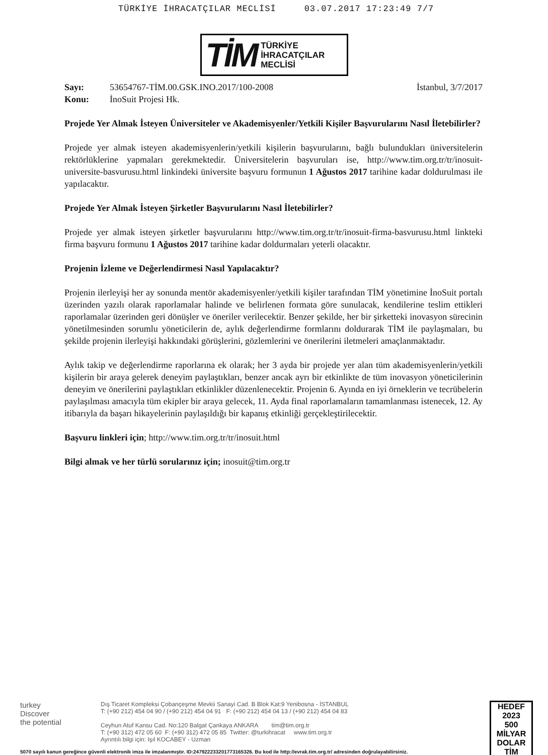TÜRKİYE İHRACATÇILAR MECLİSİ 03.07.2017 17:23:49 7/7
TİM TÜRKİYE
İHRACATÇILAR
MECLİSİ
Sayı: 53654767-TİM.00.GSK.INO.2017/100-2008 İstanbul, 3/7/2017
Konu: İnoSuit Projesi Hk.
Projede Yer Almak İsteyen Üniversiteler ve Akademisyenler/Yetkili Kişiler Başvurularını Nasıl İletebilirler?
Projede yer almak isteyen akademisyenlerin/yetkili kişilerin başvurularını, bağlı bulundukları üniversitelerin rektörlüklerine yapmaları gerekmektedir. Üniversitelerin başvuruları ise, http://www.tim.org.tr/tr/inosuit-universite-basvurusu.html linkindeki üniversite başvuru formunun 1 Ağustos 2017 tarihine kadar doldurulması ile yapılacaktır.
Projede Yer Almak İsteyen Şirketler Başvurularını Nasıl İletebilirler?
Projede yer almak isteyen şirketler başvurularını http://www.tim.org.tr/tr/inosuit-firma-basvurusu.html linkteki firma başvuru formunu 1 Ağustos 2017 tarihine kadar doldurmaları yeterli olacaktır.
Projenin İzleme ve Değerlendirmesi Nasıl Yapılacaktır?
Projenin ilerleyişi her ay sonunda mentör akademisyenler/yetkili kişiler tarafından TİM yönetimine İnoSuit portalı üzerinden yazılı olarak raporlamalar halinde ve belirlenen formata göre sunulacak, kendilerine teslim ettikleri raporlamalar üzerinden geri dönüşler ve öneriler verilecektir. Benzer şekilde, her bir şirketteki inovasyon sürecinin yönetilmesinden sorumlu yöneticilerin de, aylık değerlendirme formlarını doldurarak TİM ile paylaşmaları, bu şekilde projenin ilerleyişi hakkındaki görüşlerini, gözlemlerini ve önerilerini iletmeleri amaçlanmaktadır.
Aylık takip ve değerlendirme raporlarına ek olarak; her 3 ayda bir projede yer alan tüm akademisyenlerin/yetkili kişilerin bir araya gelerek deneyim paylaştıkları, benzer ancak ayrı bir etkinlikte de tüm inovasyon yöneticilerinin deneyim ve önerilerini paylaştıkları etkinlikler düzenlenecektir. Projenin 6. Ayında en iyi örneklerin ve tecrübelerin paylaşılması amacıyla tüm ekipler bir araya gelecek, 11. Ayda final raporlamaların tamamlanması istenecek, 12. Ay itibarıyla da başarı hikayelerinin paylaşıldığı bir kapanış etkinliği gerçekleştirilecektir.
Başvuru linkleri için; http://www.tim.org.tr/tr/inosuit.html
Bilgi almak ve her türlü sorularınız için; inosuit@tim.org.tr
turkey
Discover
the potential
Dış Ticaret Kompleksi Çobançeşme Mevkii Sanayi Cad. B Blok Kat:9 Yenibosna - İSTANBUL
T: (+90 212) 454 04 90 / (+90 212) 454 04 91 F: (+90 212) 454 04 13 / (+90 212) 454 04 83
Ceyhun Atuf Kansu Cad. No:120 Balgat Çankaya ANKARA tim@tim.org.tr
T: (+90 312) 472 05 60 F: (+90 312) 472 05 85 Twitter: @turkihracat www.tim.org.tr
Ayrıntılı bilgi için: Işıl KOCABEY - Uzman
HEDEF
2023
500
MİLYAR DOLAR
TİM
5070 sayılı kanun gereğince güvenli elektronik imza ile imzalanmıştır. ID:247922233201773165326. Bu kod ile http://evrak.tim.org.tr/ adresinden doğrulayabilirsiniz.